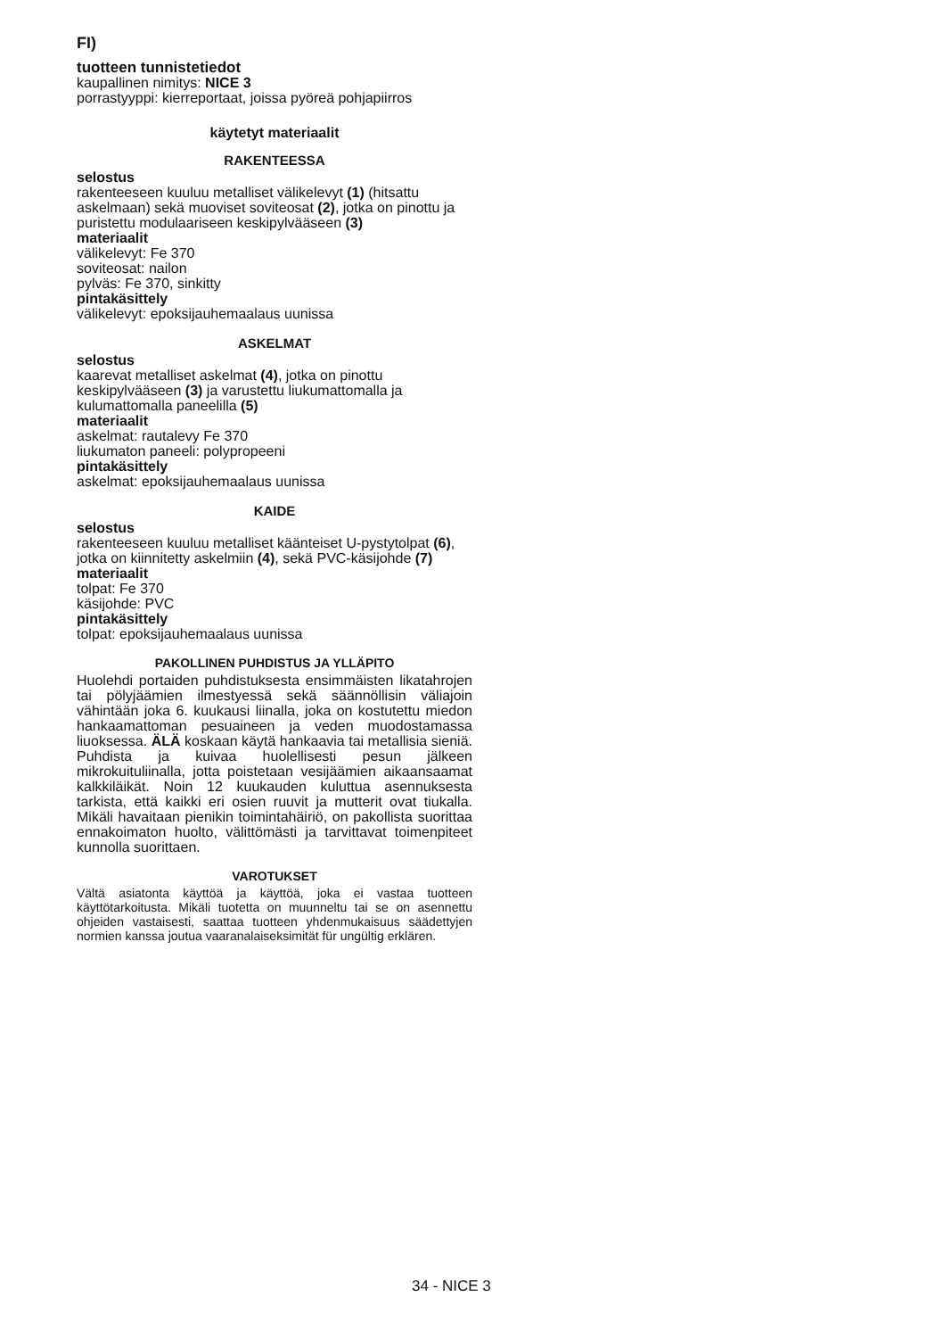FI)
tuotteen tunnistetiedot
kaupallinen nimitys: NICE 3
porrastyyppi: kierreportaat, joissa pyöreä pohjapiirros
käytetyt materiaalit
RAKENTEESSA
selostus
rakenteeseen kuuluu metalliset välikelevyt (1) (hitsattu askelmaan) sekä muoviset soviteosat (2), jotka on pinottu ja puristettu modulaariseen keskipylvääseen (3)
materiaalit
välikelevyt: Fe 370
soviteosat: nailon
pylväs: Fe 370, sinkitty
pintakäsittely
välikelevyt: epoksijauhemaalaus uunissa
ASKELMAT
selostus
kaarevat metalliset askelmat (4), jotka on pinottu keskipylvääseen (3) ja varustettu liukumattomalla ja kulumattomalla paneelilla (5)
materiaalit
askelmat: rautalevy Fe 370
liukumaton paneeli: polypropeeni
pintakäsittely
askelmat: epoksijauhemaalaus uunissa
KAIDE
selostus
rakenteeseen kuuluu metalliset käänteiset U-pystytolpat (6), jotka on kiinnitetty askelmiin (4), sekä PVC-käsijohde (7)
materiaalit
tolpat: Fe 370
käsijohde: PVC
pintakäsittely
tolpat: epoksijauhemaalaus uunissa
PAKOLLINEN PUHDISTUS JA YLLÄPITO
Huolehdi portaiden puhdistuksesta ensimmäisten likatahrojen tai pölyjäämien ilmestyessä sekä säännöllisin väliajoin vähintään joka 6. kuukausi liinalla, joka on kostutettu miedon hankaamattoman pesuaineen ja veden muodostamassa liuoksessa. ÄLÄ koskaan käytä hankaavia tai metallisia sieniä. Puhdista ja kuivaa huolellisesti pesun jälkeen mikrokuituliinalla, jotta poistetaan vesijäämien aikaansaamat kalkkiläikät. Noin 12 kuukauden kuluttua asennuksesta tarkista, että kaikki eri osien ruuvit ja mutterit ovat tiukalla. Mikäli havaitaan pienikin toimintahäiriö, on pakollista suorittaa ennakoimaton huolto, välittömästi ja tarvittavat toimenpiteet kunnolla suorittaen.
VAROTUKSET
Vältä asiatonta käyttöä ja käyttöä, joka ei vastaa tuotteen käyttötarkoitusta. Mikäli tuotetta on muunneltu tai se on asennettu ohjeiden vastaisesti, saattaa tuotteen yhdenmukaisuus säädettyjen normien kanssa joutua vaaranalaiseksimität für ungültig erklären.
34 - NICE 3